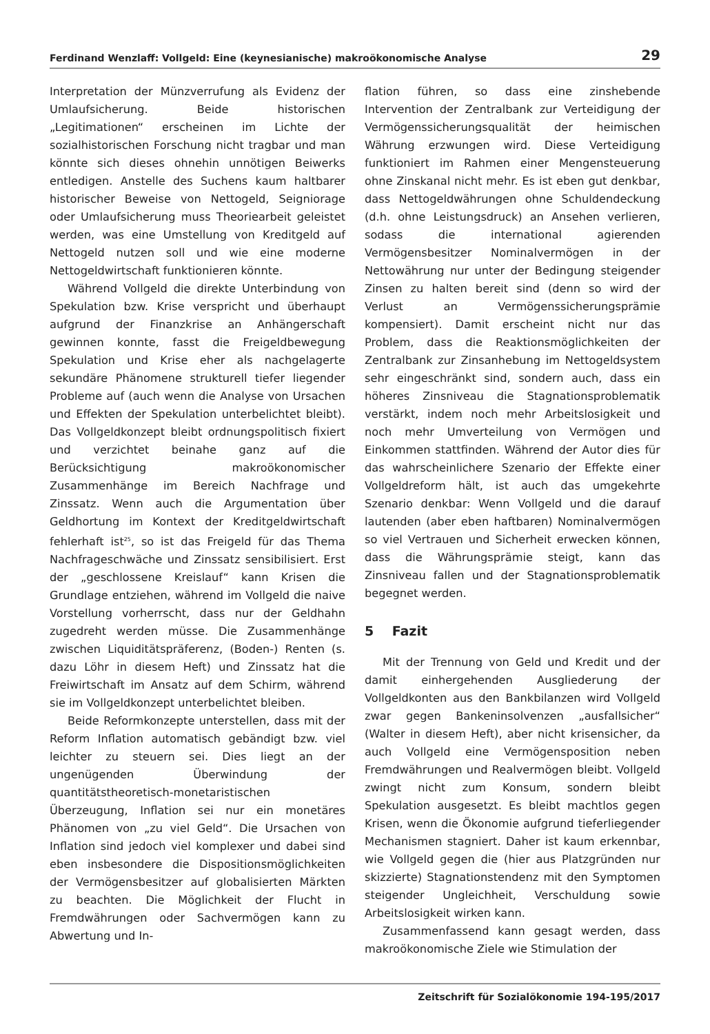Ferdinand Wenzlaff: Vollgeld: Eine (keynesianische) makroökonomische Analyse 29
Interpretation der Münzverrufung als Evidenz der Umlaufsicherung. Beide historischen „Legitimationen“ erscheinen im Lichte der sozialhistorischen Forschung nicht tragbar und man könnte sich dieses ohnehin unnötigen Beiwerks entledigen. Anstelle des Suchens kaum haltbarer historischer Beweise von Nettogeld, Seigniorage oder Umlaufsicherung muss Theoriearbeit geleistet werden, was eine Umstellung von Kreditgeld auf Nettogeld nutzen soll und wie eine moderne Nettogeldwirtschaft funktionieren könnte.
Während Vollgeld die direkte Unterbindung von Spekulation bzw. Krise verspricht und überhaupt aufgrund der Finanzkrise an Anhängerschaft gewinnen konnte, fasst die Freigeldbewegung Spekulation und Krise eher als nachgelagerte sekundäre Phänomene strukturell tiefer liegender Probleme auf (auch wenn die Analyse von Ursachen und Effekten der Spekulation unterbelichtet bleibt). Das Vollgeldkonzept bleibt ordnungspolitisch fixiert und verzichtet beinahe ganz auf die Berücksichtigung makroökonomischer Zusammenhänge im Bereich Nachfrage und Zinssatz. Wenn auch die Argumentation über Geldhortung im Kontext der Kreditgeldwirtschaft fehlerhaft ist<sup>25</sup>, so ist das Freigeld für das Thema Nachfrageschwäche und Zinssatz sensibilisiert. Erst der „geschlossene Kreislauf“ kann Krisen die Grundlage entziehen, während im Vollgeld die naive Vorstellung vorherrscht, dass nur der Geldhahn zugedreht werden müsse. Die Zusammenhänge zwischen Liquiditätspräferenz, (Boden-) Renten (s. dazu Löhr in diesem Heft) und Zinssatz hat die Freiwirtschaft im Ansatz auf dem Schirm, während sie im Vollgeldkonzept unterbelichtet bleiben.
Beide Reformkonzepte unterstellen, dass mit der Reform Inflation automatisch gebändigt bzw. viel leichter zu steuern sei. Dies liegt an der ungenügenden Überwindung der quantitätstheoretisch-monetaristischen Überzeugung, Inflation sei nur ein monetäres Phänomen von „zu viel Geld“. Die Ursachen von Inflation sind jedoch viel komplexer und dabei sind eben insbesondere die Dispositionsmöglichkeiten der Vermögensbesitzer auf globalisierten Märkten zu beachten. Die Möglichkeit der Flucht in Fremdwährungen oder Sachvermögen kann zu Abwertung und In-
flation führen, so dass eine zinshebende Intervention der Zentralbank zur Verteidigung der Vermögenssicherungsqualität der heimischen Währung erzwungen wird. Diese Verteidigung funktioniert im Rahmen einer Mengensteuerung ohne Zinskanal nicht mehr. Es ist eben gut denkbar, dass Nettogeldwährungen ohne Schuldendeckung (d.h. ohne Leistungsdruck) an Ansehen verlieren, sodass die international agierenden Vermögensbesitzer Nominalvermögen in der Nettowährung nur unter der Bedingung steigender Zinsen zu halten bereit sind (denn so wird der Verlust an Vermögenssicherungsprämie kompensiert). Damit erscheint nicht nur das Problem, dass die Reaktionsmöglichkeiten der Zentralbank zur Zinsanhebung im Nettogeldsystem sehr eingeschränkt sind, sondern auch, dass ein höheres Zinsniveau die Stagnationsproblematik verstärkt, indem noch mehr Arbeitslosigkeit und noch mehr Umverteilung von Vermögen und Einkommen stattfinden. Während der Autor dies für das wahrscheinlichere Szenario der Effekte einer Vollgeldreform hält, ist auch das umgekehrte Szenario denkbar: Wenn Vollgeld und die darauf lautenden (aber eben haftbaren) Nominalvermögen so viel Vertrauen und Sicherheit erwecken können, dass die Währungsprämie steigt, kann das Zinsniveau fallen und der Stagnationsproblematik begegnet werden.
5 Fazit
Mit der Trennung von Geld und Kredit und der damit einhergehenden Ausgliederung der Vollgeldkonten aus den Bankbilanzen wird Vollgeld zwar gegen Bankeninsolvenzen „ausfallsicher“ (Walter in diesem Heft), aber nicht krisensicher, da auch Vollgeld eine Vermögensposition neben Fremdwährungen und Realvermögen bleibt. Vollgeld zwingt nicht zum Konsum, sondern bleibt Spekulation ausgesetzt. Es bleibt machtlos gegen Krisen, wenn die Ökonomie aufgrund tieferliegender Mechanismen stagniert. Daher ist kaum erkennbar, wie Vollgeld gegen die (hier aus Platzgründen nur skizzierte) Stagnationstendenz mit den Symptomen steigender Ungleichheit, Verschuldung sowie Arbeitslosigkeit wirken kann.
Zusammenfassend kann gesagt werden, dass makroökonomische Ziele wie Stimulation der
Zeitschrift für Sozialökonomie 194-195/2017